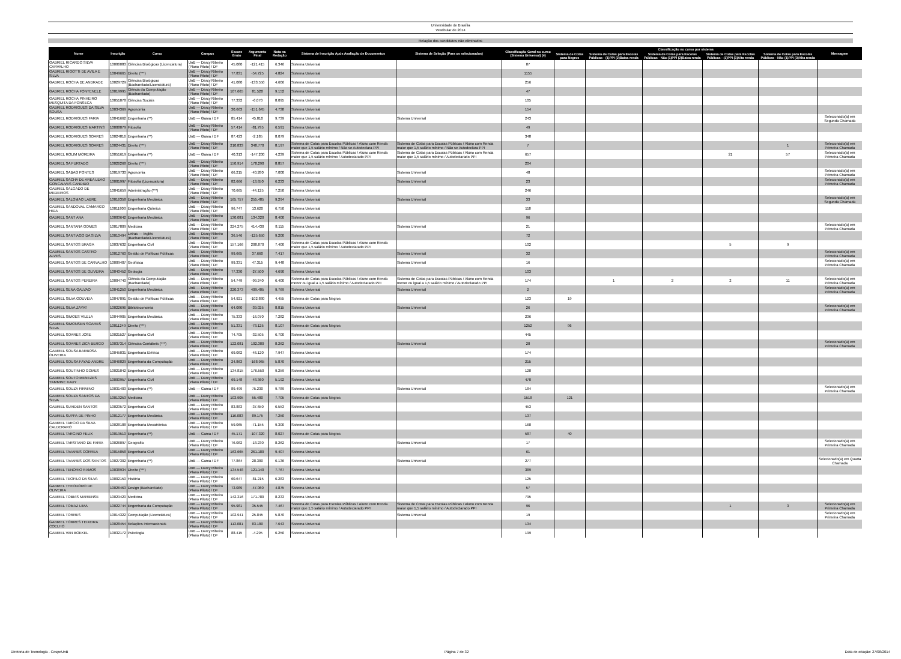Universidade de Brasília
Vestibular de 2014
Relação dos candidatos não eliminados
| Nome | Inscrição | Curso | Campus | Escore Bruto | Argumento Final | Nota na Redação | Sistema de Inscrição Após Avaliação de Documentos | Sistema de Seleção (Para os selecionados) | Classificação Geral no curso (Sistema Universal) (4) | Classificação no curso por sistema | | | | | Mensagem |
| --- | --- | --- | --- | --- | --- | --- | --- | --- | --- | --- | --- | --- | --- | --- | --- |
| | | | | | | | | | | Sistema de Cotas para Negros | Sistema de Cotas para Escolas Públicas - (1)PPI (2)Baixa renda | Sistema de Cotas para Escolas Públicas - Não (1)PPI (2)Baixa renda | Sistema de Cotas para Escolas Públicas - (1)PPI (3)Alta renda | Sistema de Cotas para Escolas Públicas - Não (1)PPI (3)Alta renda | |
| GABRIEL RICARDO SILVA CARVALHO | 10006083 | Ciências Biológicas (Licenciatura) | UnB — Darcy Ribeiro (Plano Piloto) / DF | 45.080 | -121.415 | 6.346 | Sistema Universal | | 87 | | | | | | |
| GABRIEL RIGOTTI DE AVILA E SILVA | 10049665 | Direito (***) | UnB — Darcy Ribeiro (Plano Piloto) / DF | 77.831 | -54.725 | 4.824 | Sistema Universal | | 1155 | | | | | | |
| GABRIEL ROCHA DE ANDRADE | 10029729 | Ciências Biológicas (Bacharelado/Licenciatura) | UnB — Darcy Ribeiro (Plano Piloto) / DF | 41.080 | -133.550 | 4.606 | Sistema Universal | | 256 | | | | | | |
| GABRIEL ROCHA FONTENELE | 10019995 | Ciência da Computação (Bacharelado) | UnB — Darcy Ribeiro (Plano Piloto) / DF | 107.665 | 81.520 | 9.152 | Sistema Universal | | 47 | | | | | | |
| GABRIEL ROCHA PINHEIRO MESQUITA DA FONSECA | 10051078 | Ciências Sociais | UnB — Darcy Ribeiro (Plano Piloto) / DF | 77.332 | -6.070 | 8.095 | Sistema Universal | | 105 | | | | | | |
| GABRIEL RODRIGUES DA SILVA SOUSA | 10034369 | Agronomia | UnB — Darcy Ribeiro (Plano Piloto) / DF | 30.663 | -151.645 | 4.738 | Sistema Universal | | 154 | | | | | | |
| GABRIEL RODRIGUES FARIA | 10041662 | Engenharia (**) | UnB — Gama / DF | 85.414 | 45.810 | 9.739 | Sistema Universal | Sistema Universal | 243 | | | | | | Selecionado(a) em Segunda Chamada |
| GABRIEL RODRIGUES MARTINS | 10008079 | Filosofia | UnB — Darcy Ribeiro (Plano Piloto) / DF | 57.414 | -81.795 | 6.591 | Sistema Universal | | 49 | | | | | | |
| GABRIEL RODRIGUES SOARES | 10024816 | Engenharia (**) | UnB — Gama / DF | 87.423 | -2.185 | 8.079 | Sistema Universal | | 348 | | | | | | |
| GABRIEL RODRIGUES SOARES | 10024431 | Direito (***) | UnB — Darcy Ribeiro (Plano Piloto) / DF | 210.833 | 348.770 | 8.197 | Sistema de Cotas para Escolas Públicas / Aluno com Renda maior que 1,5 salário mínimo / Não se Autodeclara PPI | Sistema de Cotas para Escolas Públicas / Aluno com Renda maior que 1,5 salário mínimo / Não se Autodeclara PPI | 7 | | | | | 1 | Selecionado(a) em Primeira Chamada |
| GABRIEL ROLIM MOREIRA | 10051619 | Engenharia (**) | UnB — Gama / DF | 40.313 | -147.200 | 4.239 | Sistema de Cotas para Escolas Públicas / Aluno com Renda maior que 1,5 salário mínimo / Autodeclarado PPI | Sistema de Cotas para Escolas Públicas / Aluno com Renda maior que 1,5 salário mínimo / Autodeclarado PPI | 657 | | | | 21 | 57 | Selecionado(a) em Primeira Chamada |
| GABRIEL SA FURTADO | 10026268 | Direito (***) | UnB — Darcy Ribeiro (Plano Piloto) / DF | 150.914 | 178.290 | 8.857 | Sistema Universal | | 204 | | | | | | |
| GABRIEL SABAG PONTES | 10019730 | Agronomia | UnB — Darcy Ribeiro (Plano Piloto) / DF | 66.215 | -40.280 | 7.000 | Sistema Universal | Sistema Universal | 48 | | | | | | Selecionado(a) em Primeira Chamada |
| GABRIEL SACHA DE AREA LEAO GONCALVES CANDIDO | 10001997 | Filosofia (Licenciatura) | UnB — Darcy Ribeiro (Plano Piloto) / DF | 82.666 | -13.650 | 6.233 | Sistema Universal | Sistema Universal | 23 | | | | | | Selecionado(a) em Primeira Chamada |
| GABRIEL SALGADO DE MEDEIROS | 10041659 | Administração (***) | UnB — Darcy Ribeiro (Plano Piloto) / DF | 70.665 | -44.125 | 7.250 | Sistema Universal | | 246 | | | | | | |
| GABRIEL SALOMAO LABRE | 10016358 | Engenharia Mecânica | UnB — Darcy Ribeiro (Plano Piloto) / DF | 165.757 | 255.485 | 9.294 | Sistema Universal | Sistema Universal | 33 | | | | | | Selecionado(a) em Segunda Chamada |
| GABRIEL SANDOVAL CAMARGO HIDA | 10011803 | Engenharia Química | UnB — Darcy Ribeiro (Plano Piloto) / DF | 96.747 | 13.620 | 6.750 | Sistema Universal | | 118 | | | | | | |
| GABRIEL SANT ANA | 10003642 | Engenharia Mecânica | UnB — Darcy Ribeiro (Plano Piloto) / DF | 130.081 | 134.320 | 8.400 | Sistema Universal | | 96 | | | | | | |
| GABRIEL SANTANA GOMES | 10017809 | Medicina | UnB — Darcy Ribeiro (Plano Piloto) / DF | 224.275 | 414.430 | 8.115 | Sistema Universal | Sistema Universal | 21 | | | | | | Selecionado(a) em Primeira Chamada |
| GABRIEL SANTIAGO DA SILVA | 10010494 | Letras — Inglês (Bacharelado/Licenciatura) | UnB — Darcy Ribeiro (Plano Piloto) / DF | 36.546 | -125.650 | 9.200 | Sistema Universal | | 72 | | | | | | |
| GABRIEL SANTOS BRAGA | 10037632 | Engenharia Civil | UnB — Darcy Ribeiro (Plano Piloto) / DF | 157.166 | 208.870 | 7.400 | Sistema de Cotas para Escolas Públicas / Aluno com Renda maior que 1,5 salário mínimo / Autodeclarado PPI | | 102 | | | | 5 | 9 | |
| GABRIEL SANTOS CASTRO ALVES | 10012760 | Gestão de Políticas Públicas | UnB — Darcy Ribeiro (Plano Piloto) / DF | 99.665 | 37.660 | 7.417 | Sistema Universal | Sistema Universal | 32 | | | | | | Selecionado(a) em Primeira Chamada |
| GABRIEL SANTOS DE CARVALHO | 10009407 | Geofísica | UnB — Darcy Ribeiro (Plano Piloto) / DF | 99.331 | 47.315 | 9.448 | Sistema Universal | Sistema Universal | 16 | | | | | | Selecionado(a) em Primeira Chamada |
| GABRIEL SANTOS DE OLIVEIRA | 10040452 | Geologia | UnB — Darcy Ribeiro (Plano Piloto) / DF | 77.330 | -27.500 | 4.690 | Sistema Universal | | 103 | | | | | | |
| GABRIEL SANTOS PEREIRA | 10004740 | Ciência da Computação (Bacharelado) | UnB — Darcy Ribeiro (Plano Piloto) / DF | 54.749 | -99.240 | 6.400 | Sistema de Cotas para Escolas Públicas / Aluno com Renda menor ou igual a 1,5 salário mínimo / Autodeclarado PPI | Sistema de Cotas para Escolas Públicas / Aluno com Renda menor ou igual a 1,5 salário mínimo / Autodeclarado PPI | 174 | | 1 | 2 | 2 | 11 | Selecionado(a) em Primeira Chamada |
| GABRIEL SENA GALVAO | 10041250 | Engenharia Mecânica | UnB — Darcy Ribeiro (Plano Piloto) / DF | 220.373 | 409.405 | 9.769 | Sistema Universal | Sistema Universal | 2 | | | | | | Selecionado(a) em Primeira Chamada |
| GABRIEL SILVA GOUVEIA | 10047091 | Gestão de Políticas Públicas | UnB — Darcy Ribeiro (Plano Piloto) / DF | 54.921 | -102.880 | 4.455 | Sistema de Cotas para Negros | | 123 | 19 | | | | | |
| GABRIEL SILVA ZAYAT | 10022696 | Biblioteconomia | UnB — Darcy Ribeiro (Plano Piloto) / DF | 64.080 | -39.025 | 8.815 | Sistema Universal | Sistema Universal | 26 | | | | | | Selecionado(a) em Primeira Chamada |
| GABRIEL SIMOES VILELA | 10044905 | Engenharia Mecânica | UnB — Darcy Ribeiro (Plano Piloto) / DF | 75.333 | -16.070 | 7.282 | Sistema Universal | | 236 | | | | | | |
| GABRIEL SIMONSEN SOARES SILVA | 10011249 | Direito (***) | UnB — Darcy Ribeiro (Plano Piloto) / DF | 51.331 | -78.125 | 8.107 | Sistema de Cotas para Negros | | 1252 | 96 | | | | | |
| GABRIEL SOARES JOSE | 10021527 | Engenharia Civil | UnB — Darcy Ribeiro (Plano Piloto) / DF | 74.705 | -32.505 | 6.700 | Sistema Universal | | 445 | | | | | | |
| GABRIEL SOARES ZICA BERGO | 10037314 | Ciências Contábeis (***) | UnB — Darcy Ribeiro (Plano Piloto) / DF | 122.081 | 102.380 | 8.262 | Sistema Universal | Sistema Universal | 28 | | | | | | Selecionado(a) em Primeira Chamada |
| GABRIEL SOUSA BARBOSA OLIVEIRA | 10045031 | Engenharia Elétrica | UnB — Darcy Ribeiro (Plano Piloto) / DF | 69.082 | -46.120 | 7.947 | Sistema Universal | | 174 | | | | | | |
| GABRIEL SOUSA FAYAD ANDRE | 10046829 | Engenharia da Computação | UnB — Darcy Ribeiro (Plano Piloto) / DF | 24.863 | -168.965 | 5.870 | Sistema Universal | | 215 | | | | | | |
| GABRIEL SOUTINHO GOMES | 10021042 | Engenharia Civil | UnB — Darcy Ribeiro (Plano Piloto) / DF | 134.815 | 176.550 | 9.259 | Sistema Universal | | 128 | | | | | | |
| GABRIEL SOUTO MENEZES YAMMINE KAUY | 10000957 | Engenharia Civil | UnB — Darcy Ribeiro (Plano Piloto) / DF | 69.148 | -48.360 | 5.192 | Sistema Universal | | 470 | | | | | | |
| GABRIEL SOUZA FIRMINO | 10031403 | Engenharia (**) | UnB — Gama / DF | 89.499 | 75.230 | 9.789 | Sistema Universal | Sistema Universal | 184 | | | | | | Selecionado(a) em Primeira Chamada |
| GABRIEL SOUZA SANTOS DA SILVA | 10013253 | Medicina | UnB — Darcy Ribeiro (Plano Piloto) / DF | 103.905 | 55.480 | 7.705 | Sistema de Cotas para Negros | | 1518 | 121 | | | | | |
| GABRIEL SUAIDEN SANTOS | 10023572 | Engenharia Civil | UnB — Darcy Ribeiro (Plano Piloto) / DF | 83.883 | -37.650 | 6.553 | Sistema Universal | | 453 | | | | | | |
| GABRIEL SUPPA DE PINHO | 10012177 | Engenharia Mecânica | UnB — Darcy Ribeiro (Plano Piloto) / DF | 116.083 | 89.175 | 7.250 | Sistema Universal | | 137 | | | | | | |
| GABRIEL TARCIO DA SILVA CALDERARO | 10028188 | Engenharia Mecatrônica | UnB — Darcy Ribeiro (Plano Piloto) / DF | 59.065 | -71.155 | 9.300 | Sistema Universal | | 168 | | | | | | |
| GABRIEL TARGINO FELIX | 10019510 | Engenharia (**) | UnB — Gama / DF | 45.171 | -107.320 | 8.027 | Sistema de Cotas para Negros | | 587 | 40 | | | | | |
| GABRIEL TARSITANO DE FARIA | 10026097 | Geografia | UnB — Darcy Ribeiro (Plano Piloto) / DF | 76.082 | -18.230 | 8.262 | Sistema Universal | Sistema Universal | 17 | | | | | | Selecionado(a) em Primeira Chamada |
| GABRIEL TAVARES CORREA | 10015058 | Engenharia Civil | UnB — Darcy Ribeiro (Plano Piloto) / DF | 163.665 | 261.180 | 9.407 | Sistema Universal | | 61 | | | | | | |
| GABRIEL TAVARES DOS SANTOS | 10027302 | Engenharia (**) | UnB — Gama / DF | 77.864 | 28.380 | 6.136 | Sistema Universal | Sistema Universal | 277 | | | | | | Selecionado(a) em Quarta Chamada |
| GABRIEL TENORIO RAMOS | 10038934 | Direito (***) | UnB — Darcy Ribeiro (Plano Piloto) / DF | 134.548 | 121.140 | 7.767 | Sistema Universal | | 389 | | | | | | |
| GABRIEL TEOFILO DA SILVA | 10002150 | História | UnB — Darcy Ribeiro (Plano Piloto) / DF | 60.647 | -81.215 | 6.283 | Sistema Universal | | 125 | | | | | | |
| GABRIEL THEODORO DE OLIVEIRA | 10026463 | Design (Bacharelado) | UnB — Darcy Ribeiro (Plano Piloto) / DF | 73.089 | -47.060 | 4.875 | Sistema Universal | | 57 | | | | | | |
| GABRIEL TOBIAS MARIENSE | 10029420 | Medicina | UnB — Darcy Ribeiro (Plano Piloto) / DF | 142.316 | 171.780 | 8.233 | Sistema Universal | | 795 | | | | | | |
| GABRIEL TOMAZ LIMA | 10022744 | Engenharia da Computação | UnB — Darcy Ribeiro (Plano Piloto) / DF | 95.981 | 35.545 | 7.467 | Sistema de Cotas para Escolas Públicas / Aluno com Renda maior que 1,5 salário mínimo / Autodeclarado PPI | Sistema de Cotas para Escolas Públicas / Aluno com Renda maior que 1,5 salário mínimo / Autodeclarado PPI | 96 | | | | 1 | 3 | Selecionado(a) em Primeira Chamada |
| GABRIEL TORRES | 10014322 | Computação (Licenciatura) | UnB — Darcy Ribeiro (Plano Piloto) / DF | 102.941 | 25.845 | 5.870 | Sistema Universal | Sistema Universal | 19 | | | | | | Selecionado(a) em Primeira Chamada |
| GABRIEL TORRES TEIXEIRA COELHO | 10028454 | Relações Internacionais | UnB — Darcy Ribeiro (Plano Piloto) / DF | 113.081 | 83.180 | 7.643 | Sistema Universal | | 134 | | | | | | |
| GABRIEL VAN BOEKEL | 10032172 | Psicologia | UnB — Darcy Ribeiro (Plano Piloto) / DF | 88.415 | -4.295 | 6.250 | Sistema Universal | | 199 | | | | | | |
Diretoria de Tecnologia - CespeUnB Página 7 de 32 Data de criação: 27/08/2014